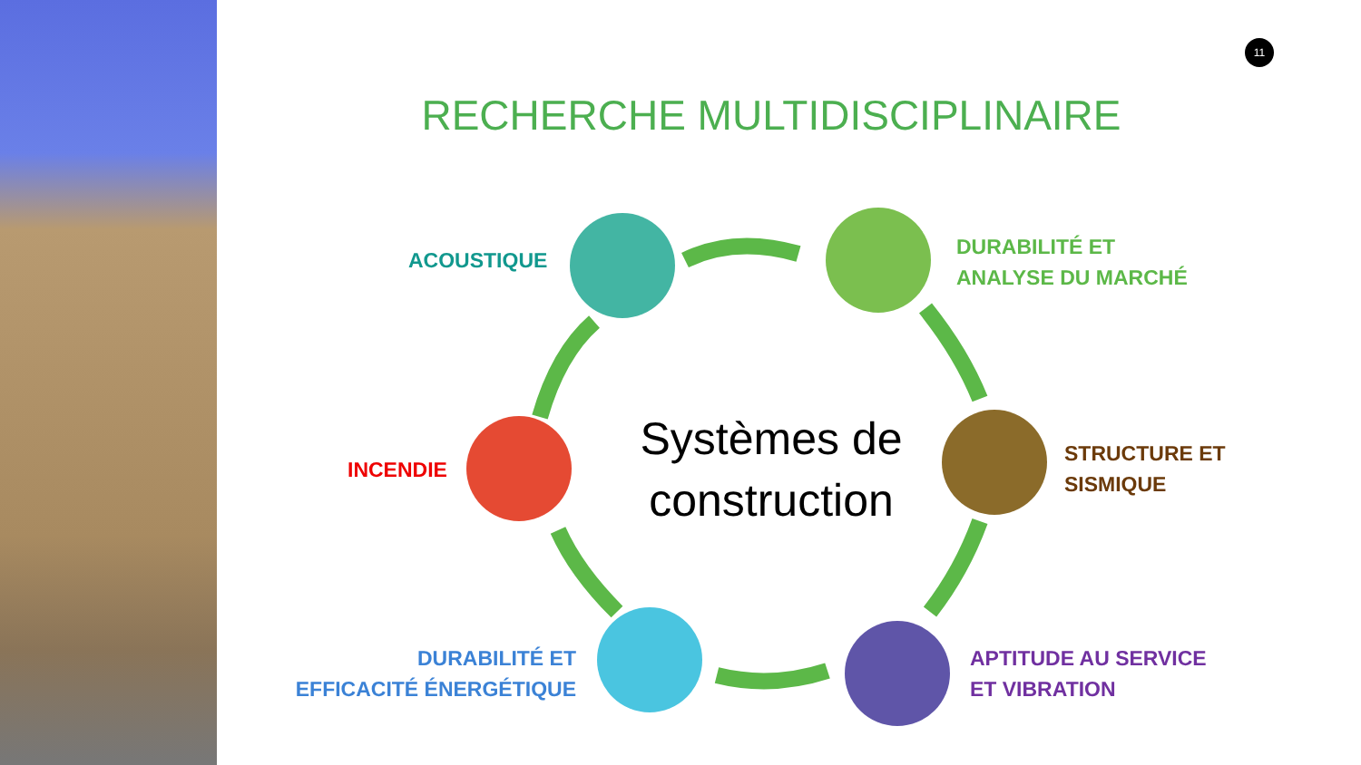11
RECHERCHE MULTIDISCIPLINAIRE
ACOUSTIQUE
DURABILITÉ ET
ANALYSE DU MARCHÉ
STRUCTURE ET
SISMIQUE
APTITUDE AU SERVICE
ET VIBRATION
DURABILITÉ ET
EFFICACITÉ ÉNERGÉTIQUE
INCENDIE
Systèmes de construction